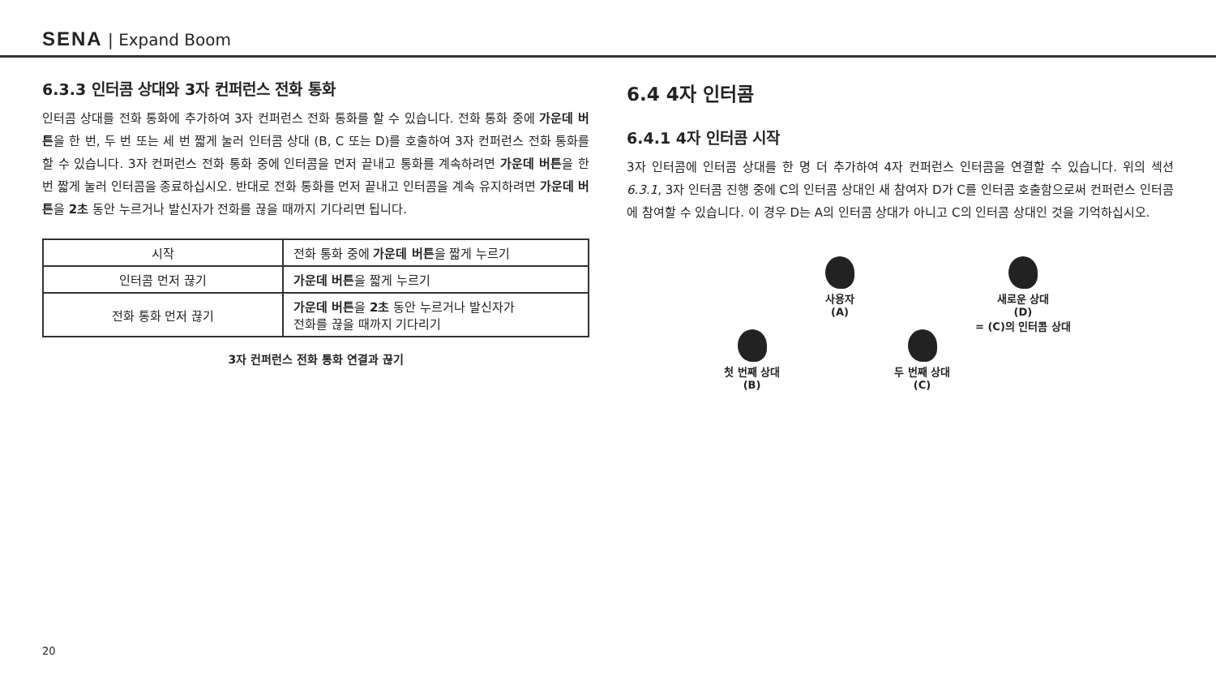SENA | Expand Boom
6.3.3 인터콤 상대와 3자 컨퍼런스 전화 통화
인터콤 상대를 전화 통화에 추가하여 3자 컨퍼런스 전화 통화를 할 수 있습니다. 전화 통화 중에 가운데 버튼을 한 번, 두 번 또는 세 번 짧게 눌러 인터콤 상대 (B, C 또는 D)를 호출하여 3자 컨퍼런스 전화 통화를 할 수 있습니다. 3자 컨퍼런스 전화 통화 중에 인터콤을 먼저 끝내고 통화를 계속하려면 가운데 버튼을 한 번 짧게 눌러 인터콤을 종료하십시오. 반대로 전화 통화를 먼저 끝내고 인터콤을 계속 유지하려면 가운데 버튼을 2초 동안 누르거나 발신자가 전화를 끊을 때까지 기다리면 됩니다.
| 시작 | 전화 통화 중에 가운데 버튼 을 짧게 누르기 |
| 인터콤 먼저 끊기 | 가운데 버튼 을 짧게 누르기 |
| 전화 통화 먼저 끊기 | 가운데 버튼 을 2초 동안 누르거나 발신자가 전화를 끊을 때까지 기다리기 |
3자 컨퍼런스 전화 통화 연결과 끊기
6.4 4자 인터콤
6.4.1 4자 인터콤 시작
3자 인터콤에 인터콤 상대를 한 명 더 추가하여 4자 컨퍼런스 인터콤을 연결할 수 있습니다. 위의 섹션 6.3.1, 3자 인터콤 진행 중에 C의 인터콤 상대인 새 참여자 D가 C를 인터콤 호출함으로써 컨퍼런스 인터콤에 참여할 수 있습니다. 이 경우 D는 A의 인터콤 상대가 아니고 C의 인터콤 상대인 것을 기억하십시오.
사용자
(A)
첫 번째 상대
(B)
두 번째 상대
(C)
새로운 상대
(D)
= (C)의 인터콤 상대
20